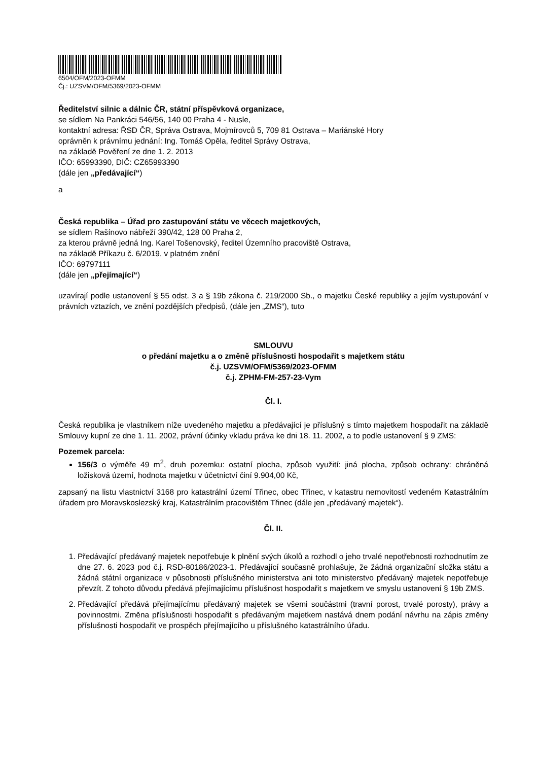6504/OFM/2023-OFMM
Čj.: UZSVM/OFM/5369/2023-OFMM
Ředitelství silnic a dálnic ČR, státní příspěvková organizace,
se sídlem Na Pankráci 546/56, 140 00 Praha 4 - Nusle,
kontaktní adresa: ŘSD ČR, Správa Ostrava, Mojmírovců 5, 709 81 Ostrava – Mariánské Hory
oprávněn k právnímu jednání: Ing. Tomáš Opěla, ředitel Správy Ostrava,
na základě Pověření ze dne 1. 2. 2013
IČO: 65993390, DIČ: CZ65993390
(dále jen „předávající“)
a
Česká republika – Úřad pro zastupování státu ve věcech majetkových,
se sídlem Rašínovo nábřeží 390/42, 128 00 Praha 2,
za kterou právně jedná Ing. Karel Tošenovský, ředitel Územního pracoviště Ostrava,
na základě Příkazu č. 6/2019, v platném znění
IČO: 69797111
(dále jen „přejímající“)
uzavírají podle ustanovení § 55 odst. 3 a § 19b zákona č. 219/2000 Sb., o majetku České republiky a jejím vystupování v právních vztazích, ve znění pozdějších předpisů, (dále jen „ZMS“), tuto
SMLOUVU
o předání majetku a o změně příslušnosti hospodařit s majetkem státu
č.j. UZSVM/OFM/5369/2023-OFMM
č.j. ZPHM-FM-257-23-Vym
Čl. I.
Česká republika je vlastníkem níže uvedeného majetku a předávající je příslušný s tímto majetkem hospodařit na základě Smlouvy kupní ze dne 1. 11. 2002, právní účinky vkladu práva ke dni 18. 11. 2002, a to podle ustanovení § 9 ZMS:
Pozemek parcela:
156/3 o výměře 49 m<sup>2</sup>, druh pozemku: ostatní plocha, způsob využití: jiná plocha, způsob ochrany: chráněná ložisková území, hodnota majetku v účetnictví činí 9.904,00 Kč,
zapsaný na listu vlastnictví 3168 pro katastrální území Třinec, obec Třinec, v katastru nemovitostí vedeném Katastrálním úřadem pro Moravskoslezský kraj, Katastrálním pracovištěm Třinec (dále jen „předávaný majetek“).
Čl. II.
1. Předávající předávaný majetek nepotřebuje k plnění svých úkolů a rozhodl o jeho trvalé nepotřebnosti rozhodnutím ze dne 27. 6. 2023 pod č.j. RSD-80186/2023-1. Předávající současně prohlašuje, že žádná organizační složka státu a žádná státní organizace v působnosti příslušného ministerstva ani toto ministerstvo předávaný majetek nepotřebuje převzít. Z tohoto důvodu předává přejímajícímu příslušnost hospodařit s majetkem ve smyslu ustanovení § 19b ZMS.
2. Předávající předává přejímajícímu předávaný majetek se všemi součástmi (travní porost, trvalé porosty), právy a povinnostmi. Změna příslušnosti hospodařit s předávaným majetkem nastává dnem podání návrhu na zápis změny příslušnosti hospodařit ve prospěch přejímajícího u příslušného katastrálního úřadu.